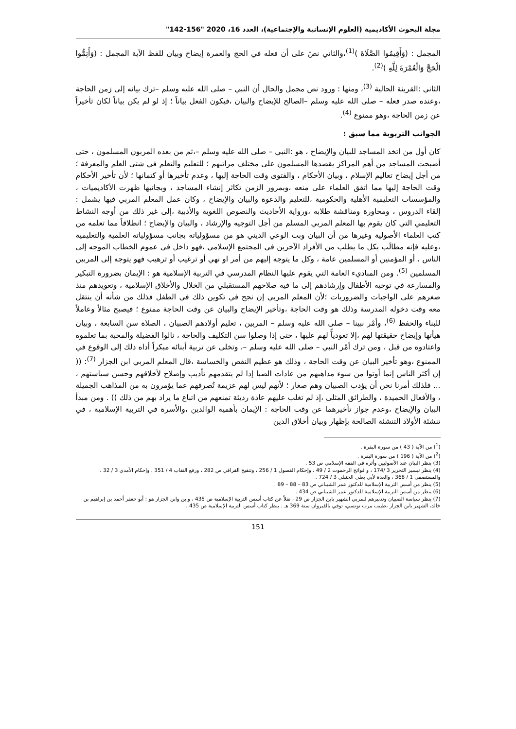مجلة البحوث الأكاديمية (العلوم الإنسانية والإجتماعية)، العدد 16، 2020 "156-142"
المجمل : (وَأَقِيمُوا الصَّلَاةَ )<sup>(1)</sup>،والثاني نصّ على أن فعله في الحج والعمرة إيضاح وبيان للفظ الآية المجمل : (وَأَتِمُّوا الْحَجَّ وَالْعُمْرَةَ لِلَّهِ )<sup>(2)</sup>.
الثاني :القرينة الحالية <sup>(3)</sup>، ومنها : ورود نص مجمل والحال أن النبي – صلى الله عليه وسلم –ترك بيانه إلى زمن الحاجة ،وعنده صدر فعله – صلى الله عليه وسلم –الصالح للإيضاح والبيان ،فيكون الفعل بياناً ؛ إذ لو لم يكن بياناً لكان تأخيراً عن زمن الحاجة ،وهو ممنوع <sup>(4)</sup>.
الجوانب التربوية مما سبق :
كان أول من اتخذ المساجد للبيان والإيضاح ، هو :النبي – صلى الله عليه وسلم –،ثم من بعده المربون المسلمون ، حتى أصبحت المساجد من أهم المراكز يقصدها المسلمون على مختلف مراتبهم ؛ للتعليم والتعلم في شتى العلم والمعرفة ؛ من أجل إيضاح تعاليم الإسلام ، وبيان الأحكام ، والفتوى وقت الحاجة إليها ، وعدم تأخيرها أو كتمانها ؛ لأن تأخير الأحكام وقت الحاجة إليها مما اتفق العلماء على منعه ،وبمرور الزمن تكاثر إنشاء المساجد ، وبجانبها ظهرت الأكاديميات ، والمؤسسات التعليمية الأهلية والحكومية ،للتعليم والدعوة والبيان والإيضاح ، وكان عمل المعلم المربي فيها يشمل : إلقاء الدروس ، ومحاورة ومناقشة طلابه ،ورواية الأحاديث والنصوص اللغوية والأدبية ،إلى غير ذلك من أوجه النشاط التعليمي التي كان يقوم بها المعلم المربي المسلم من أجل التوجيه والإرشاد ، والبيان والإيضاح ؛ انطلاقاً مما تعلمه من كتب العلماء الأصولية وغيرها من أن البيان وبث الوعي الديني هو من مسؤولياته بجانب مسؤولياته العلمية والتعليمية ،وعليه فإنه مطالَب بكل ما يطلب من الأفراد الآخرين في المجتمع الإسلامي ،فهو داخل في عموم الخطاب الموجه إلى الناس ، أو المؤمنين أو المسلمين عامة ، وكل ما يتوجه إليهم من أمر او نهي أو ترغيب أو ترهيب فهو يتوجه إلى المربين المسلمين <sup>(5)</sup>. ومن المباديء العامة التي يقوم عليها النظام المدرسي في التربية الإسلامية هو : الإيمان بضرورة التبكير والمسارعة في توجيه الأطفال وإرشادهم إلى ما فيه صلاحهم المستقبلي من الخلال والأخلاق الإسلامية ، وتعويدهم منذ صغرهم على الواجبات والضروريات ؛لأن المعلم المربي إن نجح في تكوين ذلك في الطفل فذلك من شأنه أن ينتقل معه وقت دخوله المدرسة وذلك هو وقت الحاجة ،وتأخير الإيضاح والبيان عن وقت الحاجة ممنوع ؛ فيصبح مثالاً وعاملاً للبناء والحفظ <sup>(6)</sup>، وأمْر نبينا – صلى الله عليه وسلم – المربين ، تعليم أولادهم الصبيان ، الصلاة سن السابعة ، وبيان هيأتها وإيضاح حقيقتها لهم ،إلا تعوديآً لهم عليها ، حتى إذا وصلوا سن التكليف والحاجة ، نالوا الفضيلة والمحبة بما تعلموه واعتادوه من قبل ، ومن ترك أمْر النبي – صلى الله عليه وسلم –، وتخلى عن تربية أبنائه مبكراً أداه ذلك إلى الوقوع في الممنوع ،وهو تأخير البيان عن وقت الحاجة ، وذلك هو عظيم النقص والخساسة ،قال المعلم المربي ابن الجزار <sup>(7)</sup>: (( إن أكثر الناس إنما أوتوا من سوء مذاهبهم من عادات الصبا إذا لم يتقدمهم تأديب وإصلاح لأخلاقهم وحسن سياستهم ، ... فلذلك أمرنا نحن أن يؤدب الصبيان وهم صغار ؛ لأنهم ليس لهم عزيمة تُصرفهم عما يؤمرون به من المذاهب الجميلة ، والأفعال الحميدة ، والطرائق المثلى ،إذ لم تغلب عليهم عادة رديئة تمنعهم من اتباع ما يراد بهم من ذلك )) . ومن مبدأ البيان والإيضاح ،وعدم جواز تأخيرهما عن وقت الحاجة : الإيمان بأهمية الوالدين ،والأسرة في التربية الإسلامية ، في تنشئة الأولاد التنشئة الصالحة بإظهار وبيان أخلاق الدين
(<sup>1</sup>) من الآية ( 43 ) من سورة البقرة .
(<sup>2</sup>) من الآية ( 196 ) من سورة البقرة .
(3) ينظر البيان عند الأصوليين وأثره في الفقه الإسلامي ص 53 .
(4) ينظر تيسير التحرير 3 /174 ، و فواتح الرحموت 2 / 49 ، وإحكام الفصول 1 / 256 ، وتنقيح القرافي ص 282 ، ورفع النقاب 4 / 351 ، وإحكام الآمدي 3 / 32 ، والمستصفى 1 / 368 ، والعدة لأبي يعلى الحنبلي 3 / 724 .
(5) ينظر من أسس التربية الإسلامية للدكتور عمر الشيباني ص 83 – 88 – 89 .
(6) ينظر من أسس التربية الإسلامية للدكتور عمر الشيباني ص 434 .
(7) ينظر سياسة الصبيان وتدبيرهم للمربي الشهير بابن الجزار ص 29 ، نقلاً عن كتاب أسس التربية الإسلامية ص 435 ، وابن وابن الجزار هو : أبو جعفر أحمد بن إبراهيم بن خالد، الشهير بابن الجزار ،طبيب مرب تونسي، توفي بالقيروان سنة 369 هـ . ينظر كتاب أسس التربية الإسلامية ص 435 .
151